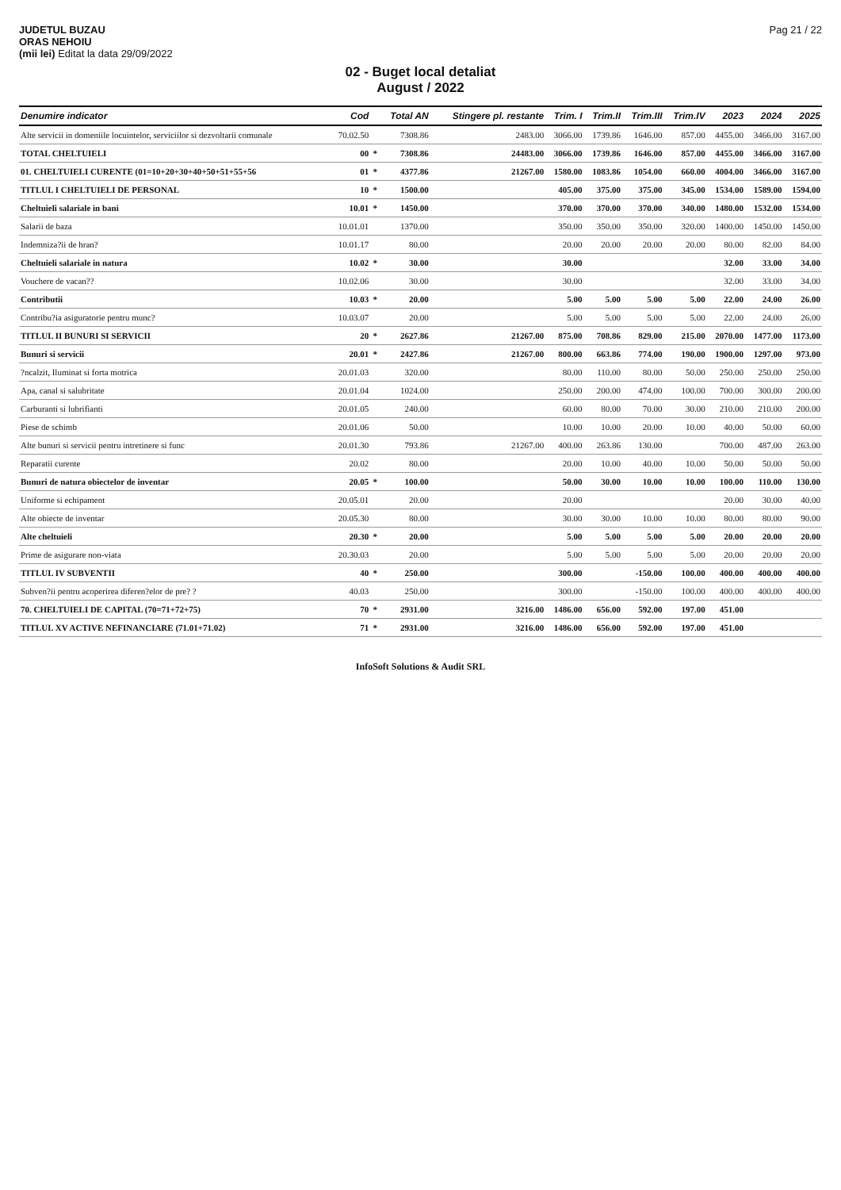JUDETUL BUZAU
ORAS NEHOIU
(mii lei) Editat la data 29/09/2022
Pag 21 / 22
02 - Buget local detaliat
August / 2022
| Denumire indicator | Cod | | Total AN | Stingere pl. restante | Trim. I | Trim.II | Trim.III | Trim.IV | 2023 | 2024 | 2025 |
| --- | --- | --- | --- | --- | --- | --- | --- | --- | --- | --- | --- |
| Alte servicii in domeniile locuintelor, serviciilor si dezvoltarii comunale | 70.02.50 | | 7308.86 | 2483.00 | 3066.00 | 1739.86 | 1646.00 | 857.00 | 4455.00 | 3466.00 | 3167.00 |
| TOTAL CHELTUIELI | 00 | * | 7308.86 | 24483.00 | 3066.00 | 1739.86 | 1646.00 | 857.00 | 4455.00 | 3466.00 | 3167.00 |
| 01. CHELTUIELI CURENTE (01=10+20+30+40+50+51+55+56 | 01 | * | 4377.86 | 21267.00 | 1580.00 | 1083.86 | 1054.00 | 660.00 | 4004.00 | 3466.00 | 3167.00 |
| TITLUL I CHELTUIELI DE PERSONAL | 10 | * | 1500.00 | | 405.00 | 375.00 | 375.00 | 345.00 | 1534.00 | 1589.00 | 1594.00 |
| Cheltuieli salariale in bani | 10.01 | * | 1450.00 | | 370.00 | 370.00 | 370.00 | 340.00 | 1480.00 | 1532.00 | 1534.00 |
| Salarii de baza | 10.01.01 | | 1370.00 | | 350.00 | 350.00 | 350.00 | 320.00 | 1400.00 | 1450.00 | 1450.00 |
| Indemniza?ii de hran? | 10.01.17 | | 80.00 | | 20.00 | 20.00 | 20.00 | 20.00 | 80.00 | 82.00 | 84.00 |
| Cheltuieli salariale in natura | 10.02 | * | 30.00 | | 30.00 | | | | 32.00 | 33.00 | 34.00 |
| Vouchere de vacan?? | 10.02.06 | | 30.00 | | 30.00 | | | | 32.00 | 33.00 | 34.00 |
| Contributii | 10.03 | * | 20.00 | | 5.00 | 5.00 | 5.00 | 5.00 | 22.00 | 24.00 | 26.00 |
| Contribu?ia asiguratorie pentru munc? | 10.03.07 | | 20.00 | | 5.00 | 5.00 | 5.00 | 5.00 | 22.00 | 24.00 | 26.00 |
| TITLUL II BUNURI SI SERVICII | 20 | * | 2627.86 | 21267.00 | 875.00 | 708.86 | 829.00 | 215.00 | 2070.00 | 1477.00 | 1173.00 |
| Bunuri si servicii | 20.01 | * | 2427.86 | 21267.00 | 800.00 | 663.86 | 774.00 | 190.00 | 1900.00 | 1297.00 | 973.00 |
| ?ncalzit, Iluminat si forta motrica | 20.01.03 | | 320.00 | | 80.00 | 110.00 | 80.00 | 50.00 | 250.00 | 250.00 | 250.00 |
| Apa, canal si salubritate | 20.01.04 | | 1024.00 | | 250.00 | 200.00 | 474.00 | 100.00 | 700.00 | 300.00 | 200.00 |
| Carburanti si lubrifianti | 20.01.05 | | 240.00 | | 60.00 | 80.00 | 70.00 | 30.00 | 210.00 | 210.00 | 200.00 |
| Piese de schimb | 20.01.06 | | 50.00 | | 10.00 | 10.00 | 20.00 | 10.00 | 40.00 | 50.00 | 60.00 |
| Alte bunuri si servicii pentru intretinere si func | 20.01.30 | | 793.86 | 21267.00 | 400.00 | 263.86 | 130.00 | | 700.00 | 487.00 | 263.00 |
| Reparatii curente | 20.02 | | 80.00 | | 20.00 | 10.00 | 40.00 | 10.00 | 50.00 | 50.00 | 50.00 |
| Bunuri de natura obiectelor de inventar | 20.05 | * | 100.00 | | 50.00 | 30.00 | 10.00 | 10.00 | 100.00 | 110.00 | 130.00 |
| Uniforme si echipament | 20.05.01 | | 20.00 | | 20.00 | | | | 20.00 | 30.00 | 40.00 |
| Alte obiecte de inventar | 20.05.30 | | 80.00 | | 30.00 | 30.00 | 10.00 | 10.00 | 80.00 | 80.00 | 90.00 |
| Alte cheltuieli | 20.30 | * | 20.00 | | 5.00 | 5.00 | 5.00 | 5.00 | 20.00 | 20.00 | 20.00 |
| Prime de asigurare non-viata | 20.30.03 | | 20.00 | | 5.00 | 5.00 | 5.00 | 5.00 | 20.00 | 20.00 | 20.00 |
| TITLUL IV SUBVENTII | 40 | * | 250.00 | | 300.00 | | -150.00 | 100.00 | 400.00 | 400.00 | 400.00 |
| Subven?ii pentru acoperirea diferen?elor de pre? ? | 40.03 | | 250.00 | | 300.00 | | -150.00 | 100.00 | 400.00 | 400.00 | 400.00 |
| 70. CHELTUIELI DE CAPITAL (70=71+72+75) | 70 | * | 2931.00 | 3216.00 | 1486.00 | 656.00 | 592.00 | 197.00 | 451.00 | | |
| TITLUL XV ACTIVE NEFINANCIARE (71.01+71.02) | 71 | * | 2931.00 | 3216.00 | 1486.00 | 656.00 | 592.00 | 197.00 | 451.00 | | |
InfoSoft Solutions & Audit SRL